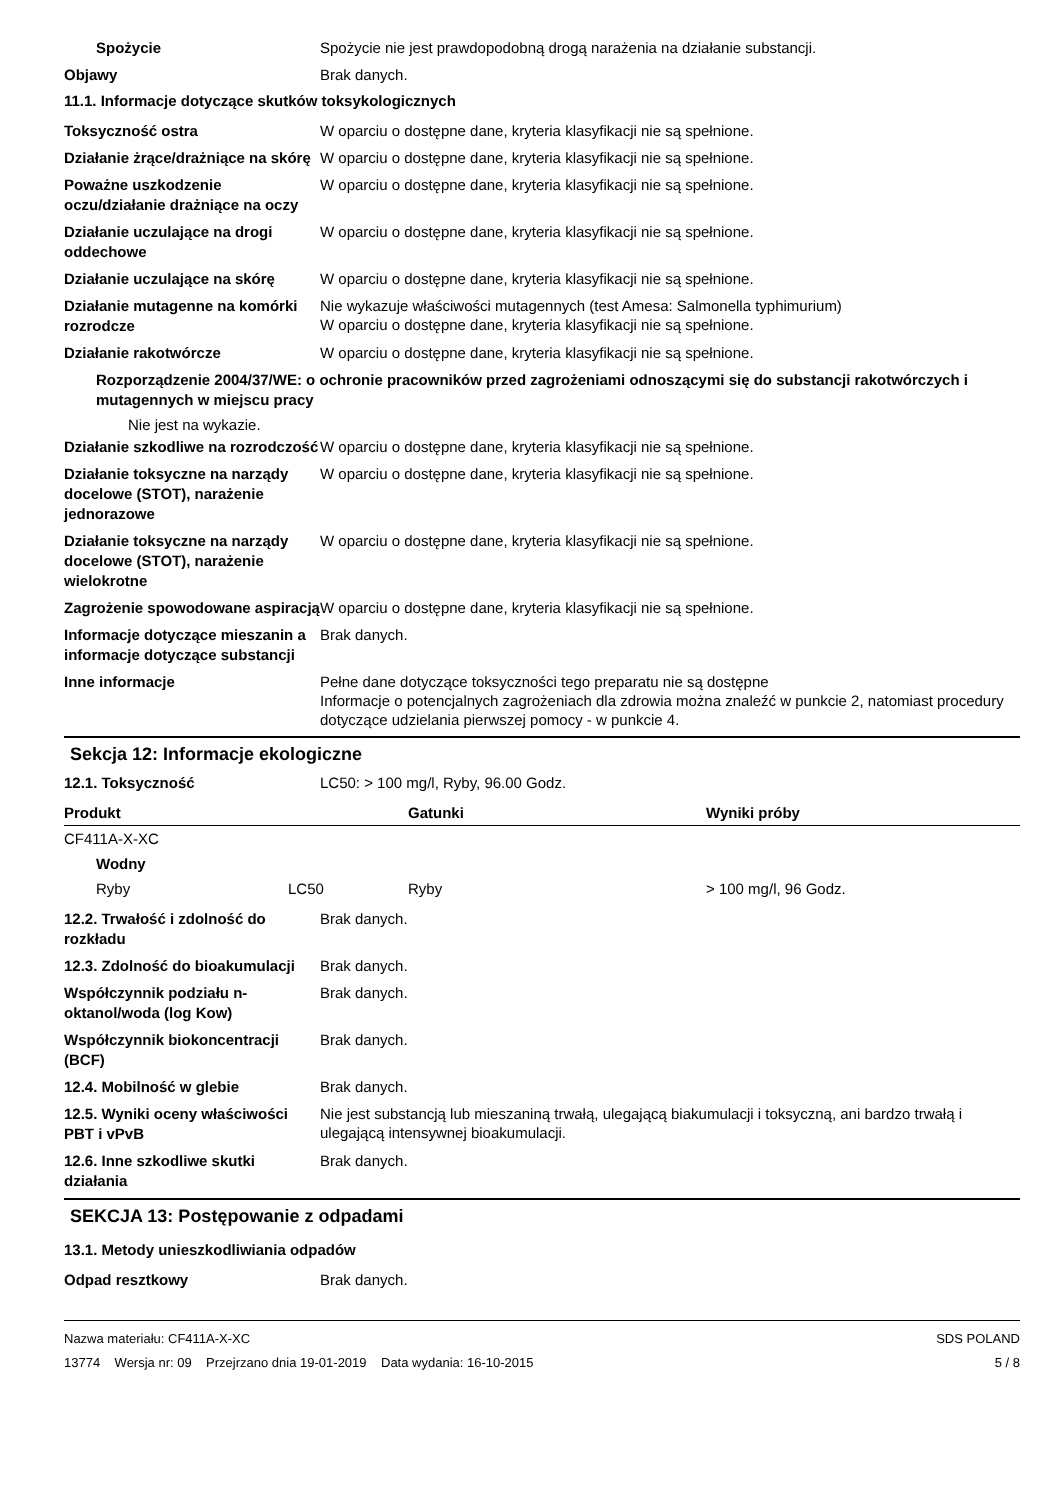Spożycie
Spożycie nie jest prawdopodobną drogą narażenia na działanie substancji.
Objawy
Brak danych.
11.1. Informacje dotyczące skutków toksykologicznych
Toksyczność ostra
W oparciu o dostępne dane, kryteria klasyfikacji nie są spełnione.
Działanie żrące/drażniące na skórę
W oparciu o dostępne dane, kryteria klasyfikacji nie są spełnione.
Poważne uszkodzenie oczu/działanie drażniące na oczy
W oparciu o dostępne dane, kryteria klasyfikacji nie są spełnione.
Działanie uczulające na drogi oddechowe
W oparciu o dostępne dane, kryteria klasyfikacji nie są spełnione.
Działanie uczulające na skórę
W oparciu o dostępne dane, kryteria klasyfikacji nie są spełnione.
Działanie mutagenne na komórki rozrodcze
Nie wykazuje właściwości mutagennych (test Amesa: Salmonella typhimurium)
W oparciu o dostępne dane, kryteria klasyfikacji nie są spełnione.
Działanie rakotwórcze
W oparciu o dostępne dane, kryteria klasyfikacji nie są spełnione.
Rozporządzenie 2004/37/WE: o ochronie pracowników przed zagrożeniami odnoszącymi się do substancji rakotwórczych i mutagennych w miejscu pracy
Nie jest na wykazie.
Działanie szkodliwe na rozrodczość
W oparciu o dostępne dane, kryteria klasyfikacji nie są spełnione.
Działanie toksyczne na narządy docelowe (STOT), narażenie jednorazowe
W oparciu o dostępne dane, kryteria klasyfikacji nie są spełnione.
Działanie toksyczne na narządy docelowe (STOT), narażenie wielokrotne
W oparciu o dostępne dane, kryteria klasyfikacji nie są spełnione.
Zagrożenie spowodowane aspiracją
W oparciu o dostępne dane, kryteria klasyfikacji nie są spełnione.
Informacje dotyczące mieszanin a informacje dotyczące substancji
Brak danych.
Inne informacje
Pełne dane dotyczące toksyczności tego preparatu nie są dostępne
Informacje o potencjalnych zagrożeniach dla zdrowia można znaleźć w punkcie 2, natomiast procedury dotyczące udzielania pierwszej pomocy - w punkcie 4.
Sekcja 12: Informacje ekologiczne
12.1. Toksyczność
LC50: > 100 mg/l, Ryby, 96.00 Godz.
| Produkt | | | Gatunki | Wyniki próby |
| --- | --- | --- | --- | --- |
| CF411A-X-XC | | | | |
| | Wodny | | | |
| | Ryby | LC50 | Ryby | > 100 mg/l, 96 Godz. |
12.2. Trwałość i zdolność do rozkładu
Brak danych.
12.3. Zdolność do bioakumulacji
Brak danych.
Współczynnik podziału n-oktanol/woda (log Kow)
Brak danych.
Współczynnik biokoncentracji (BCF)
Brak danych.
12.4. Mobilność w glebie
Brak danych.
12.5. Wyniki oceny właściwości PBT i vPvB
Nie jest substancją lub mieszaniną trwałą, ulegającą biakumulacji i toksyczną, ani bardzo trwałą i ulegającą intensywnej bioakumulacji.
12.6. Inne szkodliwe skutki działania
Brak danych.
SEKCJA 13: Postępowanie z odpadami
13.1. Metody unieszkodliwiania odpadów
Odpad resztkowy
Brak danych.
Nazwa materiału: CF411A-X-XC
13774 Wersja nr: 09 Przejrzano dnia 19-01-2019 Data wydania: 16-10-2015
SDS POLAND
5 / 8